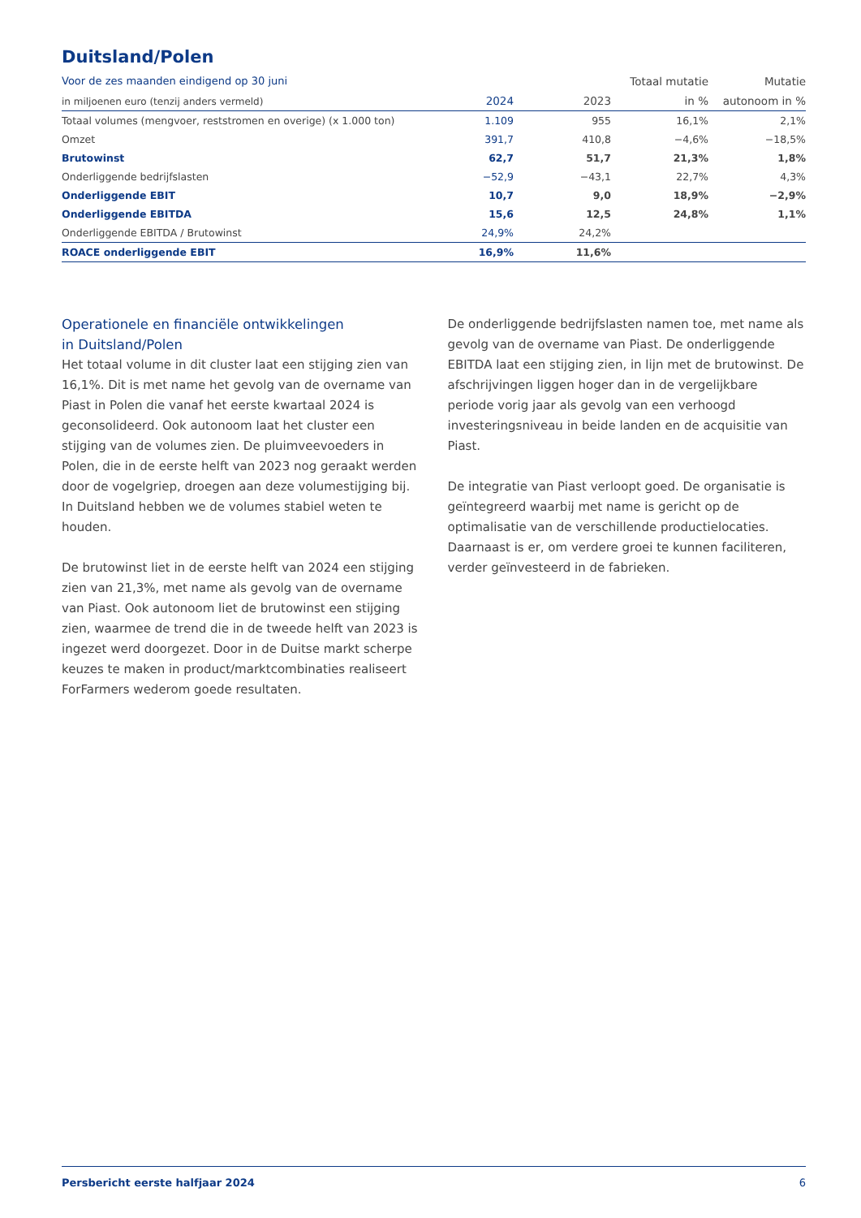Duitsland/Polen
| Voor de zes maanden eindigend op 30 juni | | | Totaal mutatie | Mutatie |
| --- | --- | --- | --- | --- |
| in miljoenen euro (tenzij anders vermeld) | 2024 | 2023 | in % | autonoom in % |
| Totaal volumes (mengvoer, reststromen en overige) (x 1.000 ton) | 1.109 | 955 | 16,1% | 2,1% |
| Omzet | 391,7 | 410,8 | −4,6% | −18,5% |
| Brutowinst | 62,7 | 51,7 | 21,3% | 1,8% |
| Onderliggende bedrijfslasten | −52,9 | −43,1 | 22,7% | 4,3% |
| Onderliggende EBIT | 10,7 | 9,0 | 18,9% | −2,9% |
| Onderliggende EBITDA | 15,6 | 12,5 | 24,8% | 1,1% |
| Onderliggende EBITDA / Brutowinst | 24,9% | 24,2% | | |
| ROACE onderliggende EBIT | 16,9% | 11,6% | | |
Operationele en financiële ontwikkelingen
in Duitsland/Polen
Het totaal volume in dit cluster laat een stijging zien van 16,1%. Dit is met name het gevolg van de overname van Piast in Polen die vanaf het eerste kwartaal 2024 is geconsolideerd. Ook autonoom laat het cluster een stijging van de volumes zien. De pluimveevoeders in Polen, die in de eerste helft van 2023 nog geraakt werden door de vogelgriep, droegen aan deze volumestijging bij. In Duitsland hebben we de volumes stabiel weten te houden.
De brutowinst liet in de eerste helft van 2024 een stijging zien van 21,3%, met name als gevolg van de overname van Piast. Ook autonoom liet de brutowinst een stijging zien, waarmee de trend die in de tweede helft van 2023 is ingezet werd doorgezet. Door in de Duitse markt scherpe keuzes te maken in product/marktcombinaties realiseert ForFarmers wederom goede resultaten.
De onderliggende bedrijfslasten namen toe, met name als gevolg van de overname van Piast. De onderliggende EBITDA laat een stijging zien, in lijn met de brutowinst. De afschrijvingen liggen hoger dan in de vergelijkbare periode vorig jaar als gevolg van een verhoogd investeringsniveau in beide landen en de acquisitie van Piast.
De integratie van Piast verloopt goed. De organisatie is geïntegreerd waarbij met name is gericht op de optimalisatie van de verschillende productielocaties. Daarnaast is er, om verdere groei te kunnen faciliteren, verder geïnvesteerd in de fabrieken.
Persbericht eerste halfjaar 2024 6